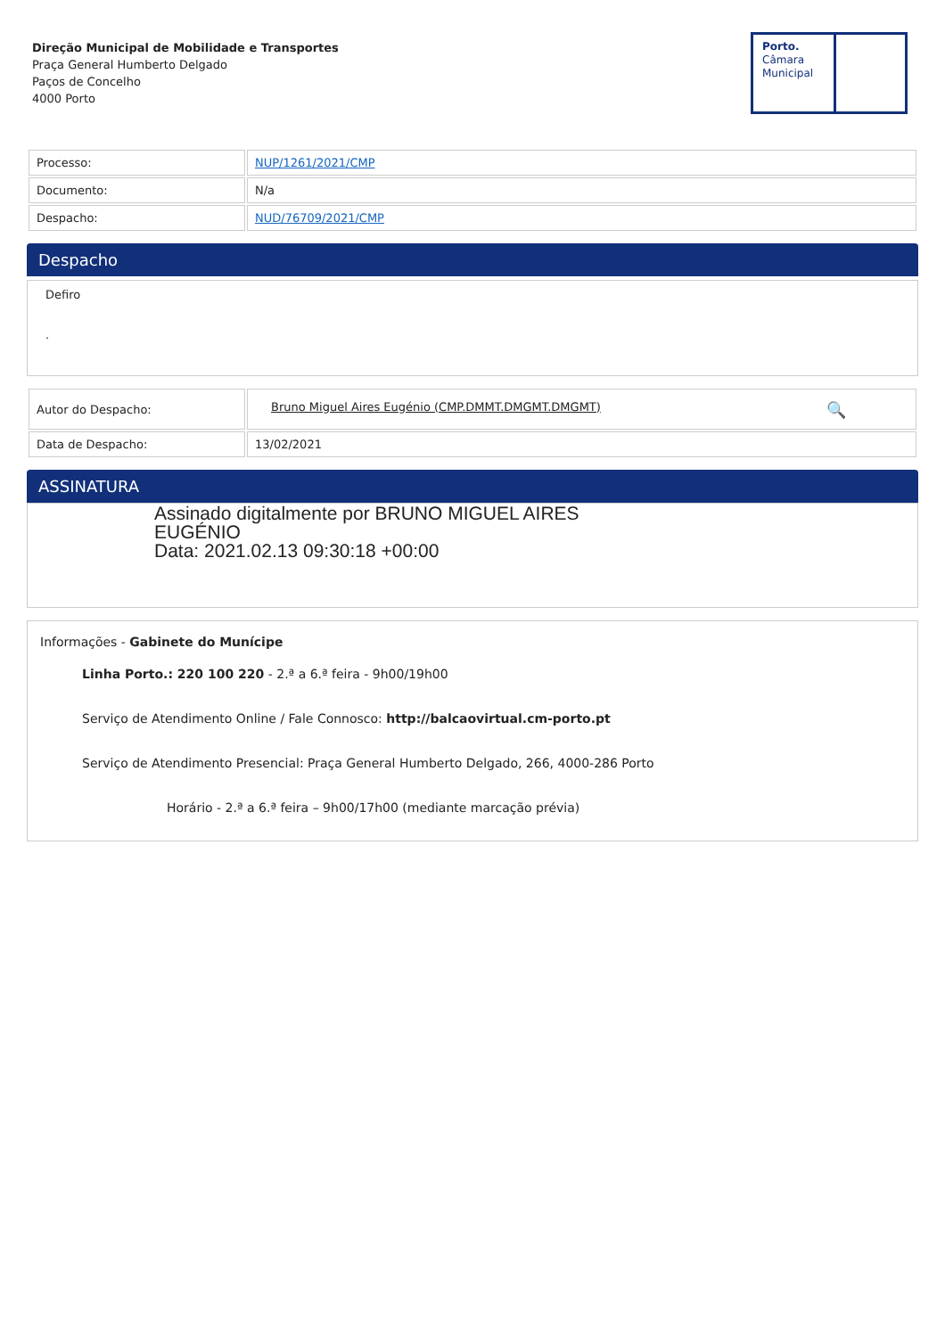Direção Municipal de Mobilidade e Transportes
Praça General Humberto Delgado
Paços de Concelho
4000 Porto
Porto.
Câmara
Municipal
| Processo: | NUP/1261/2021/CMP |
| Documento: | N/a |
| Despacho: | NUD/76709/2021/CMP |
Despacho
Defiro
.
| Autor do Despacho: | Bruno Miguel Aires Eugénio (CMP.DMMT.DMGMT.DMGMT) 🔍 |
| Data de Despacho: | 13/02/2021 |
ASSINATURA
Assinado digitalmente por BRUNO MIGUEL AIRES
EUGÉNIO
Data: 2021.02.13 09:30:18 +00:00
Informações - Gabinete do Munícipe
Linha Porto.: 220 100 220 - 2.ª a 6.ª feira - 9h00/19h00
Serviço de Atendimento Online / Fale Connosco: http://balcaovirtual.cm-porto.pt
Serviço de Atendimento Presencial: Praça General Humberto Delgado, 266, 4000-286 Porto
Horário - 2.ª a 6.ª feira – 9h00/17h00 (mediante marcação prévia)